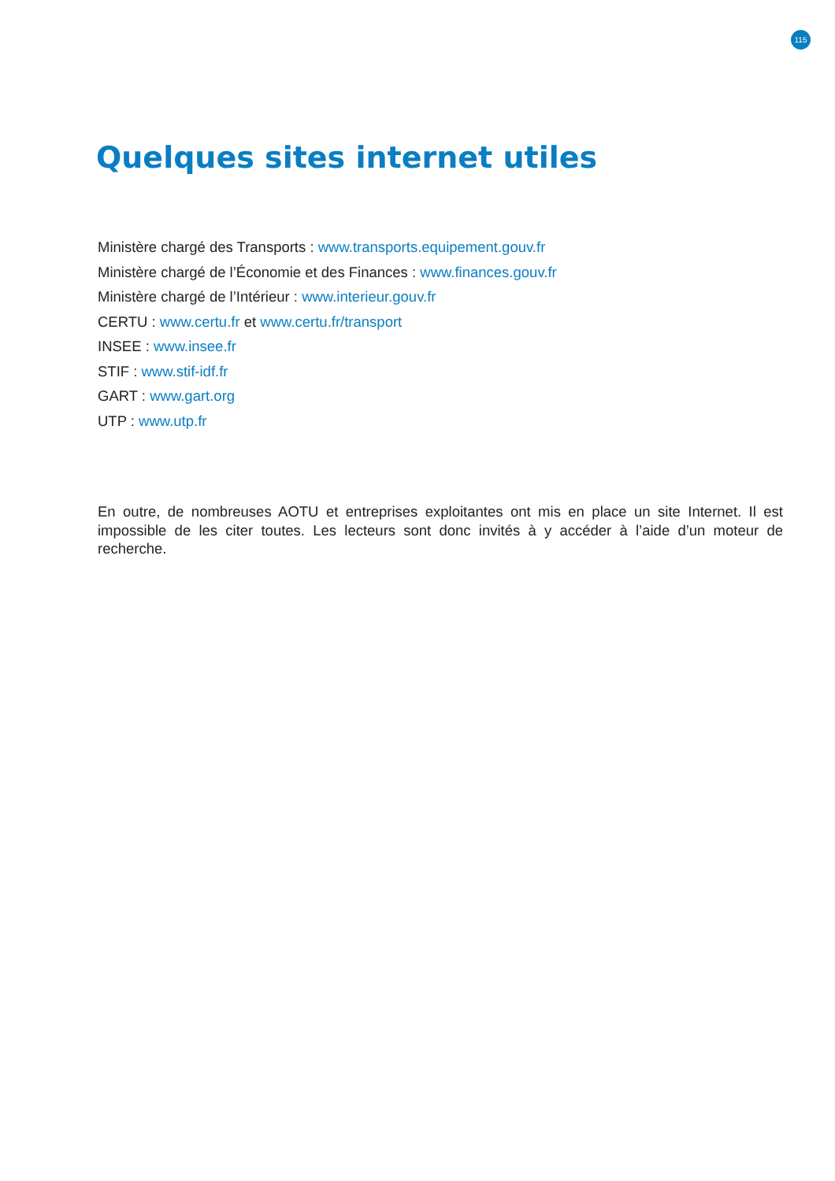115
Quelques sites internet utiles
Ministère chargé des Transports : www.transports.equipement.gouv.fr
Ministère chargé de l’Économie et des Finances : www.finances.gouv.fr
Ministère chargé de l’Intérieur : www.interieur.gouv.fr
CERTU : www.certu.fr et www.certu.fr/transport
INSEE : www.insee.fr
STIF : www.stif-idf.fr
GART : www.gart.org
UTP : www.utp.fr
En outre, de nombreuses AOTU et entreprises exploitantes ont mis en place un site Internet. Il est impossible de les citer toutes. Les lecteurs sont donc invités à y accéder à l’aide d’un moteur de recherche.